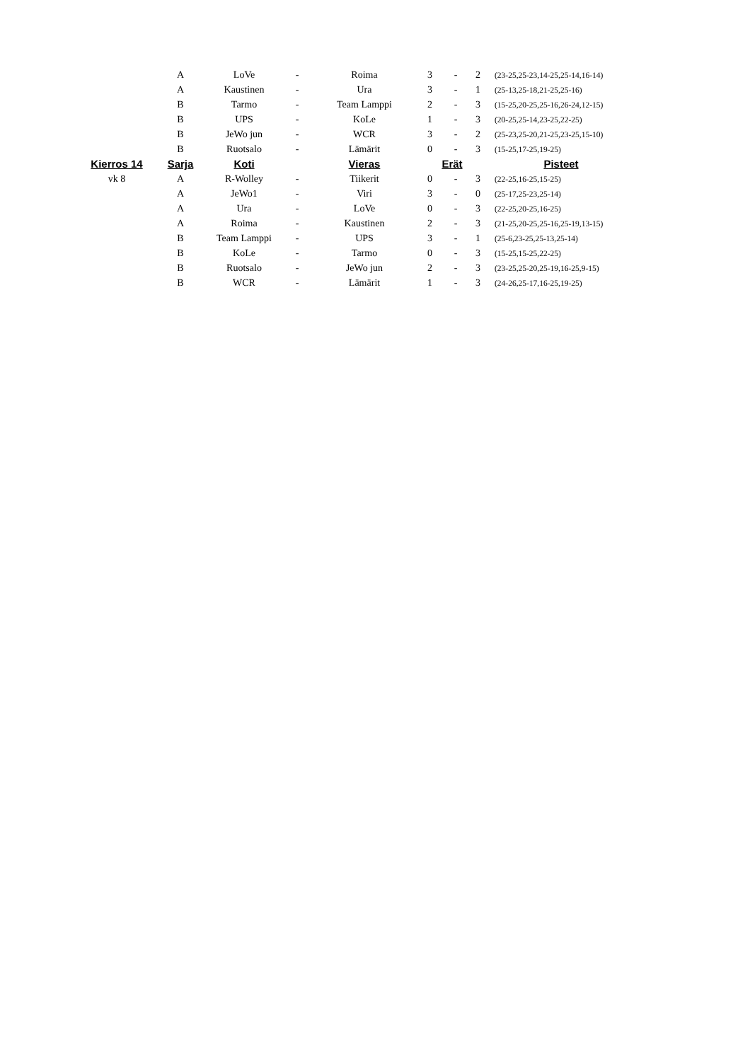| | A | LoVe | - | Roima | 3 | - | 2 | (23-25,25-23,14-25,25-14,16-14) |
| | A | Kaustinen | - | Ura | 3 | - | 1 | (25-13,25-18,21-25,25-16) |
| | B | Tarmo | - | Team Lamppi | 2 | - | 3 | (15-25,20-25,25-16,26-24,12-15) |
| | B | UPS | - | KoLe | 1 | - | 3 | (20-25,25-14,23-25,22-25) |
| | B | JeWo jun | - | WCR | 3 | - | 2 | (25-23,25-20,21-25,23-25,15-10) |
| | B | Ruotsalo | - | Lämärit | 0 | - | 3 | (15-25,17-25,19-25) |
| Kierros 14 | Sarja | Koti | | Vieras | Erät | | | Pisteet |
| vk 8 | A | R-Wolley | - | Tiikerit | 0 | - | 3 | (22-25,16-25,15-25) |
| | A | JeWo1 | - | Viri | 3 | - | 0 | (25-17,25-23,25-14) |
| | A | Ura | - | LoVe | 0 | - | 3 | (22-25,20-25,16-25) |
| | A | Roima | - | Kaustinen | 2 | - | 3 | (21-25,20-25,25-16,25-19,13-15) |
| | B | Team Lamppi | - | UPS | 3 | - | 1 | (25-6,23-25,25-13,25-14) |
| | B | KoLe | - | Tarmo | 0 | - | 3 | (15-25,15-25,22-25) |
| | B | Ruotsalo | - | JeWo jun | 2 | - | 3 | (23-25,25-20,25-19,16-25,9-15) |
| | B | WCR | - | Lämärit | 1 | - | 3 | (24-26,25-17,16-25,19-25) |